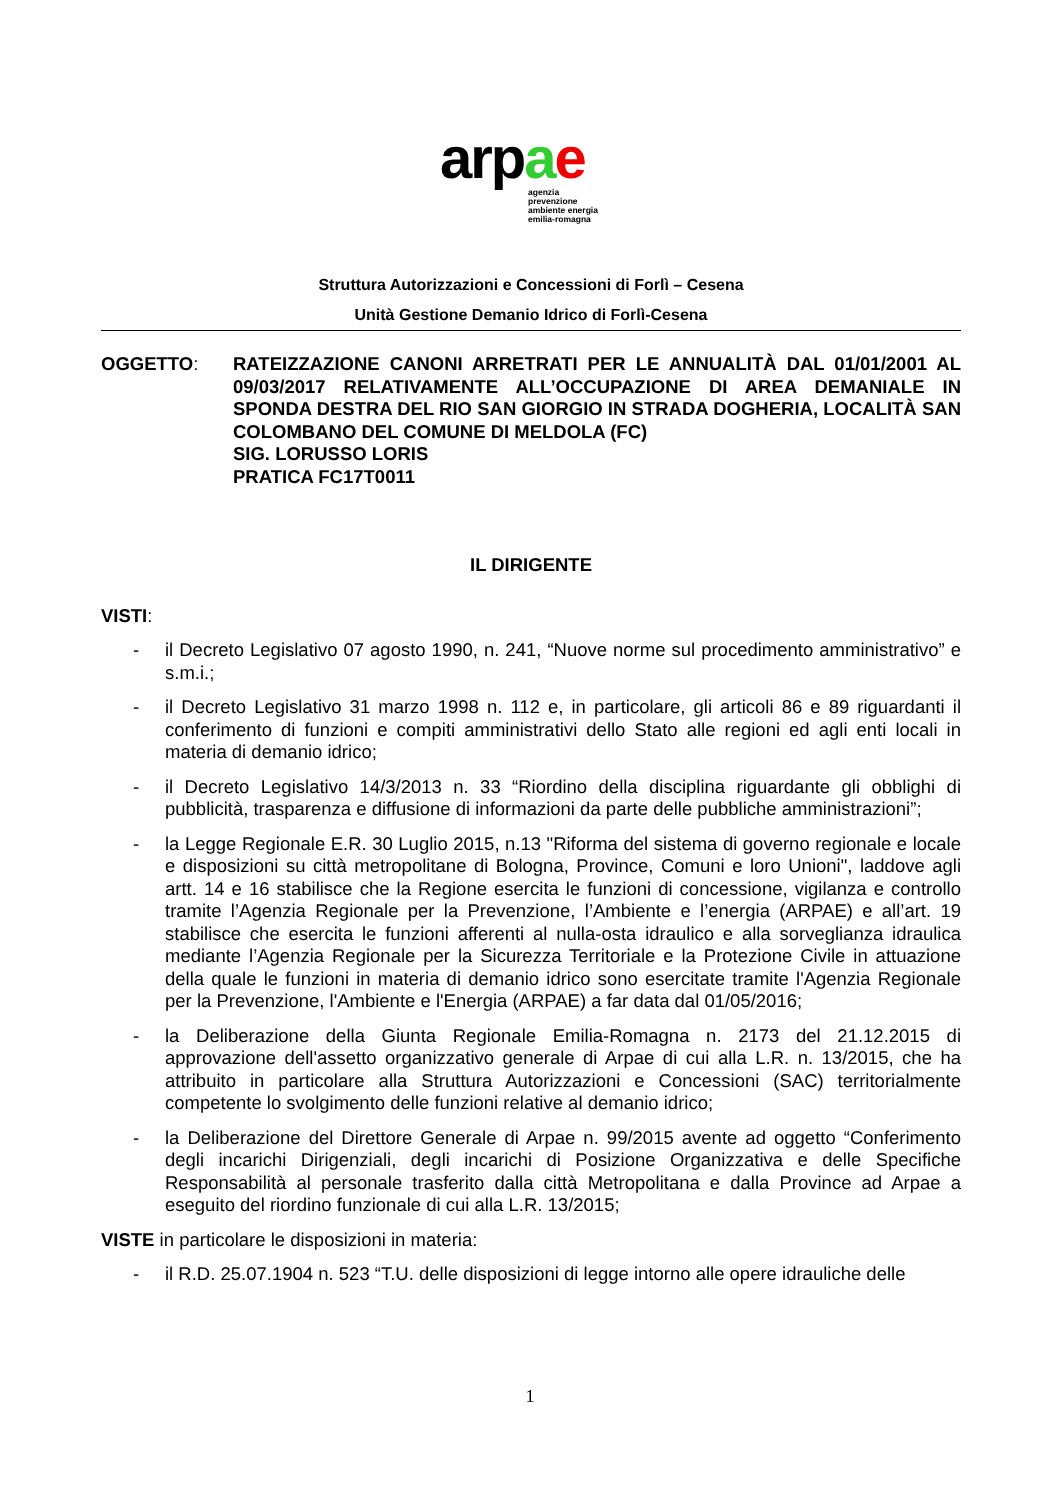arpae
agenzia
prevenzione
ambiente energia
emilia-romagna
Struttura Autorizzazioni e Concessioni di Forlì – Cesena
Unità Gestione Demanio Idrico di Forlì-Cesena
OGGETTO: RATEIZZAZIONE CANONI ARRETRATI PER LE ANNUALITÀ DAL 01/01/2001 AL 09/03/2017 RELATIVAMENTE ALL’OCCUPAZIONE DI AREA DEMANIALE IN SPONDA DESTRA DEL RIO SAN GIORGIO IN STRADA DOGHERIA, LOCALITÀ SAN COLOMBANO DEL COMUNE DI MELDOLA (FC)
SIG. LORUSSO LORIS
PRATICA FC17T0011
IL DIRIGENTE
VISTI:
- il Decreto Legislativo 07 agosto 1990, n. 241, “Nuove norme sul procedimento amministrativo” e s.m.i.;
- il Decreto Legislativo 31 marzo 1998 n. 112 e, in particolare, gli articoli 86 e 89 riguardanti il conferimento di funzioni e compiti amministrativi dello Stato alle regioni ed agli enti locali in materia di demanio idrico;
- il Decreto Legislativo 14/3/2013 n. 33 “Riordino della disciplina riguardante gli obblighi di pubblicità, trasparenza e diffusione di informazioni da parte delle pubbliche amministrazioni”;
- la Legge Regionale E.R. 30 Luglio 2015, n.13 "Riforma del sistema di governo regionale e locale e disposizioni su città metropolitane di Bologna, Province, Comuni e loro Unioni", laddove agli artt. 14 e 16 stabilisce che la Regione esercita le funzioni di concessione, vigilanza e controllo tramite l’Agenzia Regionale per la Prevenzione, l’Ambiente e l’energia (ARPAE) e all’art. 19 stabilisce che esercita le funzioni afferenti al nulla-osta idraulico e alla sorveglianza idraulica mediante l’Agenzia Regionale per la Sicurezza Territoriale e la Protezione Civile in attuazione della quale le funzioni in materia di demanio idrico sono esercitate tramite l'Agenzia Regionale per la Prevenzione, l'Ambiente e l'Energia (ARPAE) a far data dal 01/05/2016;
- la Deliberazione della Giunta Regionale Emilia-Romagna n. 2173 del 21.12.2015 di approvazione dell'assetto organizzativo generale di Arpae di cui alla L.R. n. 13/2015, che ha attribuito in particolare alla Struttura Autorizzazioni e Concessioni (SAC) territorialmente competente lo svolgimento delle funzioni relative al demanio idrico;
- la Deliberazione del Direttore Generale di Arpae n. 99/2015 avente ad oggetto “Conferimento degli incarichi Dirigenziali, degli incarichi di Posizione Organizzativa e delle Specifiche Responsabilità al personale trasferito dalla città Metropolitana e dalla Province ad Arpae a eseguito del riordino funzionale di cui alla L.R. 13/2015;
VISTE in particolare le disposizioni in materia:
- il R.D. 25.07.1904 n. 523 “T.U. delle disposizioni di legge intorno alle opere idrauliche delle
1